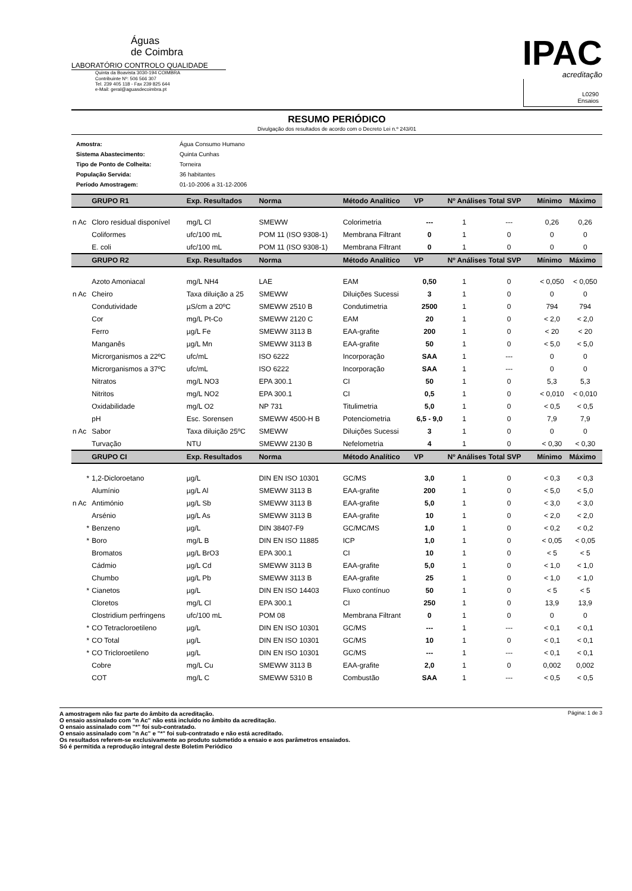Águas
de Coimbra
LABORATÓRIO CONTROLO QUALIDADE
Quinta da Boavista 3030-194 COIMBRA
Contribuinte Nº: 506 566 307
Tel. 239 405 118 - Fax 239 825 644
e-Mail: geral@aguasdecoimbra.pt
IPAC
acreditação
L0290
Ensaios
RESUMO PERIÓDICO
Divulgação dos resultados de acordo com o Decreto Lei n.º 243/01
| Amostra: | Água Consumo Humano |
| Sistema Abastecimento: | Quinta Cunhas |
| Tipo de Ponto de Colheita: | Torneira |
| População Servida: | 36 habitantes |
| Período Amostragem: | 01-10-2006 a 31-12-2006 |
| | GRUPO R1 | Exp. Resultados | Norma | Método Analítico | VP | Nº Análises Total SVP | | Mínimo | Máximo |
| --- | --- | --- | --- | --- | --- | --- | --- | --- | --- |
| n Ac | Cloro residual disponível | mg/L Cl | SMEWW | Colorimetria | --- | 1 | --- | 0,26 | 0,26 |
| | Coliformes | ufc/100 mL | POM 11 (ISO 9308-1) | Membrana Filtrant | 0 | 1 | 0 | 0 | 0 |
| | E. coli | ufc/100 mL | POM 11 (ISO 9308-1) | Membrana Filtrant | 0 | 1 | 0 | 0 | 0 |
| | GRUPO R2 | Exp. Resultados | Norma | Método Analítico | VP | Nº Análises Total SVP | | Mínimo | Máximo |
| | Azoto Amoniacal | mg/L NH4 | LAE | EAM | 0,50 | 1 | 0 | < 0,050 | < 0,050 |
| n Ac | Cheiro | Taxa diluição a 25 | SMEWW | Diluições Sucessi | 3 | 1 | 0 | 0 | 0 |
| | Condutividade | µS/cm a 20ºC | SMEWW 2510 B | Condutimetria | 2500 | 1 | 0 | 794 | 794 |
| | Cor | mg/L Pt-Co | SMEWW 2120 C | EAM | 20 | 1 | 0 | < 2,0 | < 2,0 |
| | Ferro | µg/L Fe | SMEWW 3113 B | EAA-grafite | 200 | 1 | 0 | < 20 | < 20 |
| | Manganês | µg/L Mn | SMEWW 3113 B | EAA-grafite | 50 | 1 | 0 | < 5,0 | < 5,0 |
| | Microrganismos a 22ºC | ufc/mL | ISO 6222 | Incorporação | SAA | 1 | --- | 0 | 0 |
| | Microrganismos a 37ºC | ufc/mL | ISO 6222 | Incorporação | SAA | 1 | --- | 0 | 0 |
| | Nitratos | mg/L NO3 | EPA 300.1 | CI | 50 | 1 | 0 | 5,3 | 5,3 |
| | Nitritos | mg/L NO2 | EPA 300.1 | CI | 0,5 | 1 | 0 | < 0,010 | < 0,010 |
| | Oxidabilidade | mg/L O2 | NP 731 | Titulimetria | 5,0 | 1 | 0 | < 0,5 | < 0,5 |
| | pH | Esc. Sorensen | SMEWW 4500-H B | Potenciometria | 6,5 - 9,0 | 1 | 0 | 7,9 | 7,9 |
| n Ac | Sabor | Taxa diluição 25ºC | SMEWW | Diluições Sucessi | 3 | 1 | 0 | 0 | 0 |
| | Turvação | NTU | SMEWW 2130 B | Nefelometria | 4 | 1 | 0 | < 0,30 | < 0,30 |
| | GRUPO CI | Exp. Resultados | Norma | Método Analítico | VP | Nº Análises Total SVP | | Mínimo | Máximo |
| * | 1,2-Dicloroetano | µg/L | DIN EN ISO 10301 | GC/MS | 3,0 | 1 | 0 | < 0,3 | < 0,3 |
| | Alumínio | µg/L Al | SMEWW 3113 B | EAA-grafite | 200 | 1 | 0 | < 5,0 | < 5,0 |
| n Ac | Antimónio | µg/L Sb | SMEWW 3113 B | EAA-grafite | 5,0 | 1 | 0 | < 3,0 | < 3,0 |
| | Arsénio | µg/L As | SMEWW 3113 B | EAA-grafite | 10 | 1 | 0 | < 2,0 | < 2,0 |
| * | Benzeno | µg/L | DIN 38407-F9 | GC/MC/MS | 1,0 | 1 | 0 | < 0,2 | < 0,2 |
| * | Boro | mg/L B | DIN EN ISO 11885 | ICP | 1,0 | 1 | 0 | < 0,05 | < 0,05 |
| | Bromatos | µg/L BrO3 | EPA 300.1 | CI | 10 | 1 | 0 | < 5 | < 5 |
| | Cádmio | µg/L Cd | SMEWW 3113 B | EAA-grafite | 5,0 | 1 | 0 | < 1,0 | < 1,0 |
| | Chumbo | µg/L Pb | SMEWW 3113 B | EAA-grafite | 25 | 1 | 0 | < 1,0 | < 1,0 |
| * | Cianetos | µg/L | DIN EN ISO 14403 | Fluxo contínuo | 50 | 1 | 0 | < 5 | < 5 |
| | Cloretos | mg/L Cl | EPA 300.1 | CI | 250 | 1 | 0 | 13,9 | 13,9 |
| | Clostridium perfringens | ufc/100 mL | POM 08 | Membrana Filtrant | 0 | 1 | 0 | 0 | 0 |
| * | CO Tetracloroetileno | µg/L | DIN EN ISO 10301 | GC/MS | --- | 1 | --- | < 0,1 | < 0,1 |
| * | CO Total | µg/L | DIN EN ISO 10301 | GC/MS | 10 | 1 | 0 | < 0,1 | < 0,1 |
| * | CO Tricloroetileno | µg/L | DIN EN ISO 10301 | GC/MS | --- | 1 | --- | < 0,1 | < 0,1 |
| | Cobre | mg/L Cu | SMEWW 3113 B | EAA-grafite | 2,0 | 1 | 0 | 0,002 | 0,002 |
| | COT | mg/L C | SMEWW 5310 B | Combustão | SAA | 1 | --- | < 0,5 | < 0,5 |
A amostragem não faz parte do âmbito da acreditação.
O ensaio assinalado com "n Ac" não está incluído no âmbito da acreditação.
O ensaio assinalado com "*" foi sub-contratado.
O ensaio assinalado com "n Ac" e "*" foi sub-contratado e não está acreditado.
Os resultados referem-se exclusivamente ao produto submetido a ensaio e aos parâmetros ensaiados.
Só é permitida a reprodução integral deste Boletim Periódico
Página: 1 de 3